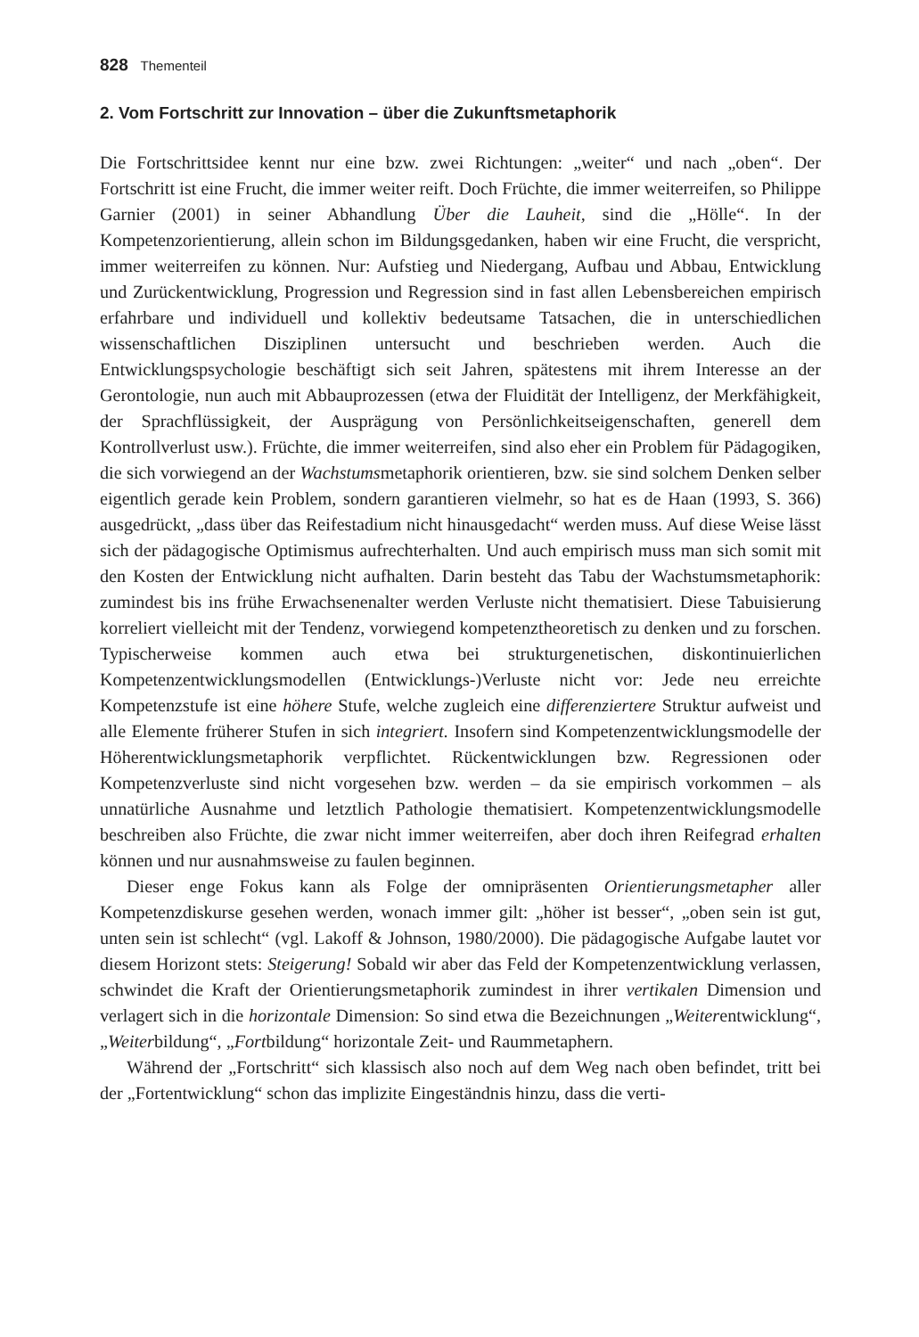828 Thementeil
2. Vom Fortschritt zur Innovation – über die Zukunftsmetaphorik
Die Fortschrittsidee kennt nur eine bzw. zwei Richtungen: „weiter“ und nach „oben“. Der Fortschritt ist eine Frucht, die immer weiter reift. Doch Früchte, die immer weiterreifen, so Philippe Garnier (2001) in seiner Abhandlung Über die Lauheit, sind die „Hölle“. In der Kompetenzorientierung, allein schon im Bildungsgedanken, haben wir eine Frucht, die verspricht, immer weiterreifen zu können. Nur: Aufstieg und Niedergang, Aufbau und Abbau, Entwicklung und Zurückentwicklung, Progression und Regression sind in fast allen Lebensbereichen empirisch erfahrbare und individuell und kollektiv bedeutsame Tatsachen, die in unterschiedlichen wissenschaftlichen Disziplinen untersucht und beschrieben werden. Auch die Entwicklungspsychologie beschäftigt sich seit Jahren, spätestens mit ihrem Interesse an der Gerontologie, nun auch mit Abbauprozessen (etwa der Fluidität der Intelligenz, der Merkfähigkeit, der Sprachflüssigkeit, der Ausprägung von Persönlichkeitseigenschaften, generell dem Kontrollverlust usw.). Früchte, die immer weiterreifen, sind also eher ein Problem für Pädagogiken, die sich vorwiegend an der Wachstumsmetaphorik orientieren, bzw. sie sind solchem Denken selber eigentlich gerade kein Problem, sondern garantieren vielmehr, so hat es de Haan (1993, S. 366) ausgedrückt, „dass über das Reifestadium nicht hinausgedacht“ werden muss. Auf diese Weise lässt sich der pädagogische Optimismus aufrechterhalten. Und auch empirisch muss man sich somit mit den Kosten der Entwicklung nicht aufhalten. Darin besteht das Tabu der Wachstumsmetaphorik: zumindest bis ins frühe Erwachsenenalter werden Verluste nicht thematisiert. Diese Tabuisierung korreliert vielleicht mit der Tendenz, vorwiegend kompetenztheoretisch zu denken und zu forschen. Typischerweise kommen auch etwa bei strukturgenetischen, diskontinuierlichen Kompetenzentwicklungsmodellen (Entwicklungs-)Verluste nicht vor: Jede neu erreichte Kompetenzstufe ist eine höhere Stufe, welche zugleich eine differenziertere Struktur aufweist und alle Elemente früherer Stufen in sich integriert. Insofern sind Kompetenzentwicklungsmodelle der Höherentwicklungsmetaphorik verpflichtet. Rückentwicklungen bzw. Regressionen oder Kompetenzverluste sind nicht vorgesehen bzw. werden – da sie empirisch vorkommen – als unnatürliche Ausnahme und letztlich Pathologie thematisiert. Kompetenzentwicklungsmodelle beschreiben also Früchte, die zwar nicht immer weiterreifen, aber doch ihren Reifegrad erhalten können und nur ausnahmsweise zu faulen beginnen.
Dieser enge Fokus kann als Folge der omnipräsenten Orientierungsmetapher aller Kompetenzdiskurse gesehen werden, wonach immer gilt: „höher ist besser“, „oben sein ist gut, unten sein ist schlecht“ (vgl. Lakoff & Johnson, 1980/2000). Die pädagogische Aufgabe lautet vor diesem Horizont stets: Steigerung! Sobald wir aber das Feld der Kompetenzentwicklung verlassen, schwindet die Kraft der Orientierungsmetaphorik zumindest in ihrer vertikalen Dimension und verlagert sich in die horizontale Dimension: So sind etwa die Bezeichnungen „Weiterentwicklung“, „Weiterbildung“, „Fortbildung“ horizontale Zeit- und Raummetaphern.
Während der „Fortschritt“ sich klassisch also noch auf dem Weg nach oben befindet, tritt bei der „Fortentwicklung“ schon das implizite Eingeständnis hinzu, dass die verti-